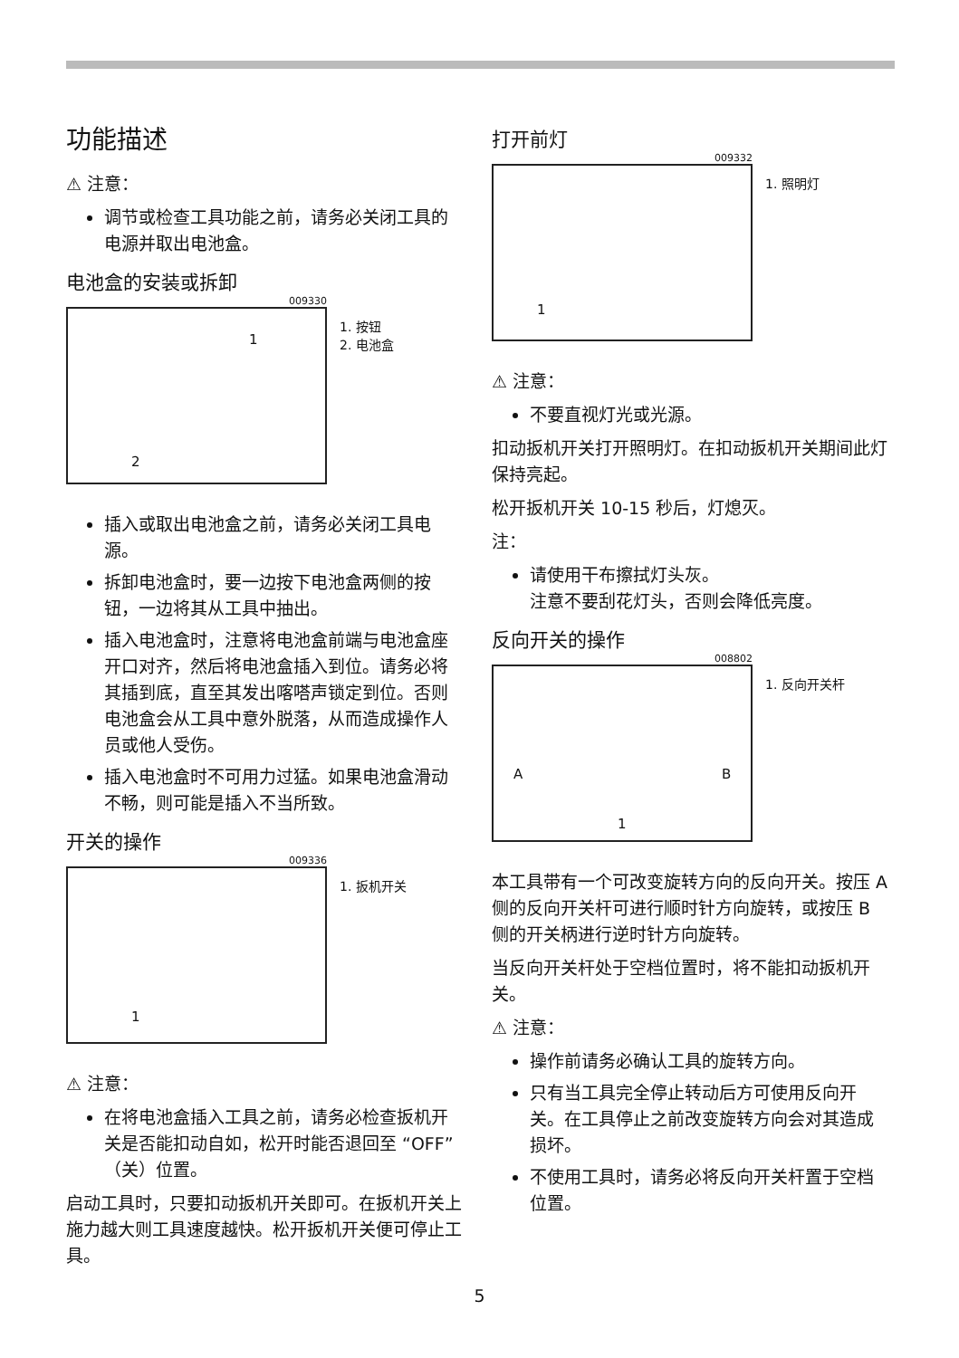功能描述
⚠ 注意：
调节或检查工具功能之前，请务必关闭工具的电源并取出电池盒。
电池盒的安装或拆卸
009330
1
2
1. 按钮
2. 电池盒
插入或取出电池盒之前，请务必关闭工具电源。
拆卸电池盒时，要一边按下电池盒两侧的按钮，一边将其从工具中抽出。
插入电池盒时，注意将电池盒前端与电池盒座开口对齐，然后将电池盒插入到位。请务必将其插到底，直至其发出喀嗒声锁定到位。否则电池盒会从工具中意外脱落，从而造成操作人员或他人受伤。
插入电池盒时不可用力过猛。如果电池盒滑动不畅，则可能是插入不当所致。
开关的操作
009336
1
1. 扳机开关
⚠ 注意：
在将电池盒插入工具之前，请务必检查扳机开关是否能扣动自如，松开时能否退回至 “OFF”（关）位置。
启动工具时，只要扣动扳机开关即可。在扳机开关上施力越大则工具速度越快。松开扳机开关便可停止工具。
打开前灯
009332
1
1. 照明灯
⚠ 注意：
不要直视灯光或光源。
扣动扳机开关打开照明灯。在扣动扳机开关期间此灯保持亮起。
松开扳机开关 10-15 秒后，灯熄灭。
注：
请使用干布擦拭灯头灰。
注意不要刮花灯头，否则会降低亮度。
反向开关的操作
008802
A B
1
1. 反向开关杆
本工具带有一个可改变旋转方向的反向开关。按压 A 侧的反向开关杆可进行顺时针方向旋转，或按压 B 侧的开关柄进行逆时针方向旋转。
当反向开关杆处于空档位置时，将不能扣动扳机开关。
⚠ 注意：
操作前请务必确认工具的旋转方向。
只有当工具完全停止转动后方可使用反向开关。在工具停止之前改变旋转方向会对其造成损坏。
不使用工具时，请务必将反向开关杆置于空档位置。
5